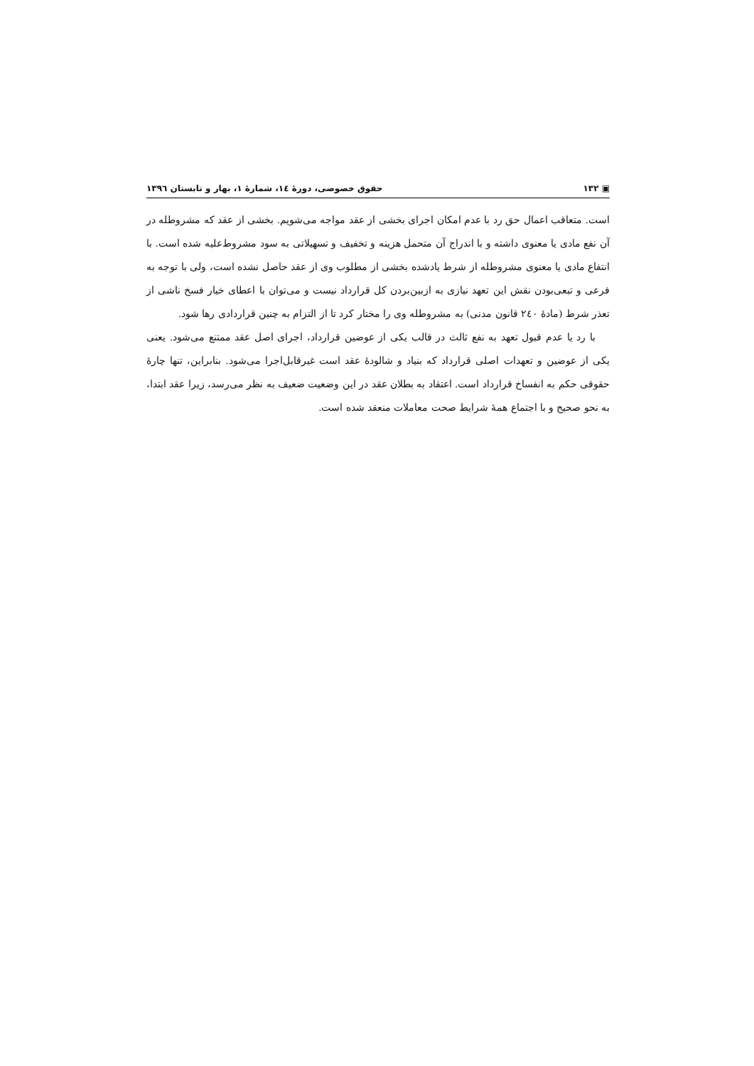▣ ۱۳۲ حقوق خصوصی، دورهٔ ١٤، شمارهٔ ١، بهار و تابستان ١٣٩٦
است. متعاقب اعمال حق رد با عدم امکان اجرای بخشی از عقد مواجه می‌شویم. بخشی از عقد که مشروطله در آن نفع مادی یا معنوی داشته و با اندراج آن متحمل هزینه و تخفیف و تسهیلاتی به سود مشروط‌علیه شده است. با انتفاع مادی یا معنوی مشروطله از شرط یادشده بخشی از مطلوب وی از عقد حاصل نشده است، ولی با توجه به فرعی و تبعی‌بودن نقش این تعهد نیازی به ازبین‌بردن کل قرارداد نیست و می‌توان با اعطای خیار فسخ ناشی از تعذر شرط (مادهٔ ٢٤٠ قانون مدنی) به مشروطله وی را مختار کرد تا از التزام به چنین قراردادی رها شود.
با رد یا عدم قبول تعهد به نفع ثالث در قالب یکی از عوضین قرارداد، اجرای اصل عقد ممتنع می‌شود. یعنی یکی از عوضین و تعهدات اصلی قرارداد که بنیاد و شالودهٔ عقد است غیرقابل‌اجرا می‌شود. بنابراین، تنها چارهٔ حقوقی حکم به انفساخ قرارداد است. اعتقاد به بطلان عقد در این وضعیت ضعیف به نظر می‌رسد، زیرا عقد ابتدا، به نحو صحیح و با اجتماع همهٔ شرایط صحت معاملات منعقد شده است.